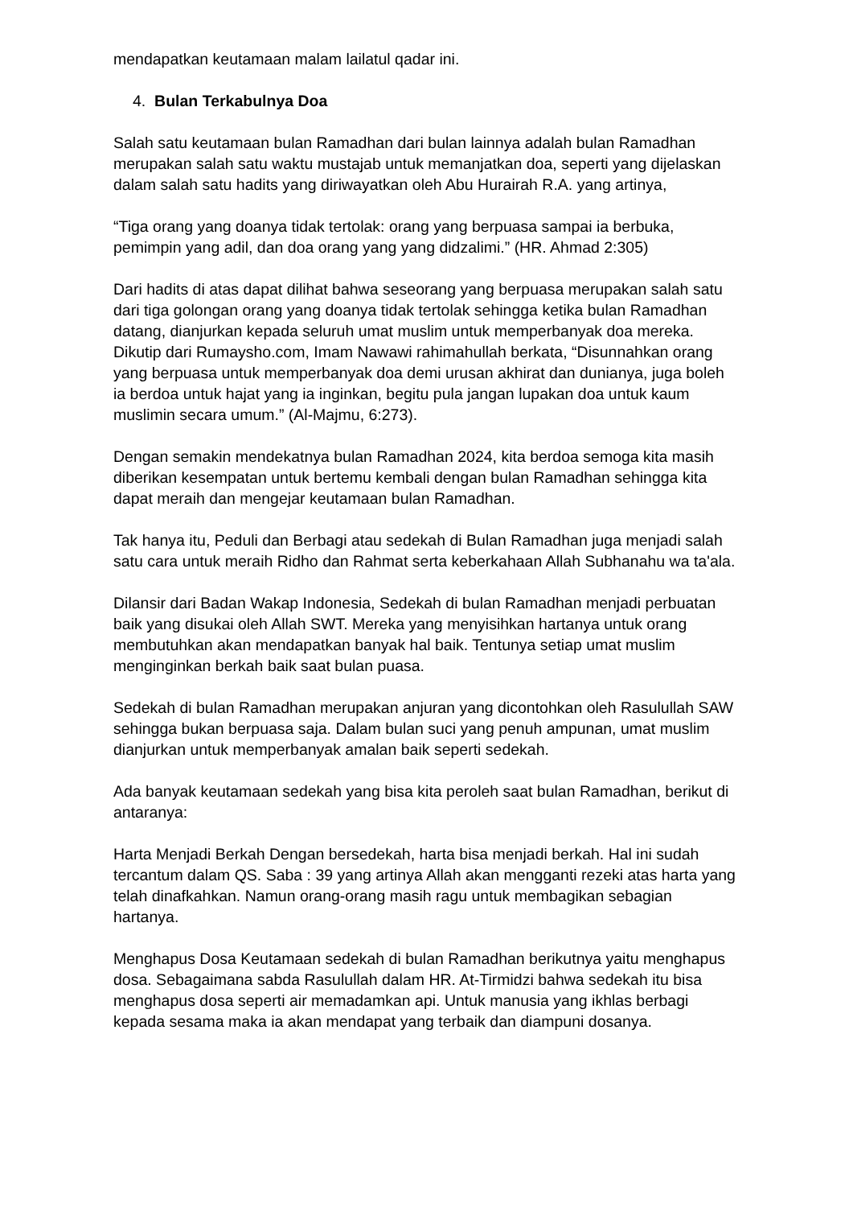mendapatkan keutamaan malam lailatul qadar ini.
4. Bulan Terkabulnya Doa
Salah satu keutamaan bulan Ramadhan dari bulan lainnya adalah bulan Ramadhan merupakan salah satu waktu mustajab untuk memanjatkan doa, seperti yang dijelaskan dalam salah satu hadits yang diriwayatkan oleh Abu Hurairah R.A. yang artinya,
“Tiga orang yang doanya tidak tertolak: orang yang berpuasa sampai ia berbuka, pemimpin yang adil, dan doa orang yang yang didzalimi.” (HR. Ahmad 2:305)
Dari hadits di atas dapat dilihat bahwa seseorang yang berpuasa merupakan salah satu dari tiga golongan orang yang doanya tidak tertolak sehingga ketika bulan Ramadhan datang, dianjurkan kepada seluruh umat muslim untuk memperbanyak doa mereka. Dikutip dari Rumaysho.com, Imam Nawawi rahimahullah berkata, “Disunnahkan orang yang berpuasa untuk memperbanyak doa demi urusan akhirat dan dunianya, juga boleh ia berdoa untuk hajat yang ia inginkan, begitu pula jangan lupakan doa untuk kaum muslimin secara umum.” (Al-Majmu, 6:273).
Dengan semakin mendekatnya bulan Ramadhan 2024, kita berdoa semoga kita masih diberikan kesempatan untuk bertemu kembali dengan bulan Ramadhan sehingga kita dapat meraih dan mengejar keutamaan bulan Ramadhan.
Tak hanya itu, Peduli dan Berbagi atau sedekah di Bulan Ramadhan juga menjadi salah satu cara untuk meraih Ridho dan Rahmat serta keberkahaan Allah Subhanahu wa ta'ala.
Dilansir dari Badan Wakap Indonesia, Sedekah di bulan Ramadhan menjadi perbuatan baik yang disukai oleh Allah SWT. Mereka yang menyisihkan hartanya untuk orang membutuhkan akan mendapatkan banyak hal baik. Tentunya setiap umat muslim menginginkan berkah baik saat bulan puasa.
Sedekah di bulan Ramadhan merupakan anjuran yang dicontohkan oleh Rasulullah SAW sehingga bukan berpuasa saja. Dalam bulan suci yang penuh ampunan, umat muslim dianjurkan untuk memperbanyak amalan baik seperti sedekah.
Ada banyak keutamaan sedekah yang bisa kita peroleh saat bulan Ramadhan, berikut di antaranya:
Harta Menjadi Berkah Dengan bersedekah, harta bisa menjadi berkah. Hal ini sudah tercantum dalam QS. Saba : 39 yang artinya Allah akan mengganti rezeki atas harta yang telah dinafkahkan. Namun orang-orang masih ragu untuk membagikan sebagian hartanya.
Menghapus Dosa Keutamaan sedekah di bulan Ramadhan berikutnya yaitu menghapus dosa. Sebagaimana sabda Rasulullah dalam HR. At-Tirmidzi bahwa sedekah itu bisa menghapus dosa seperti air memadamkan api. Untuk manusia yang ikhlas berbagi kepada sesama maka ia akan mendapat yang terbaik dan diampuni dosanya.